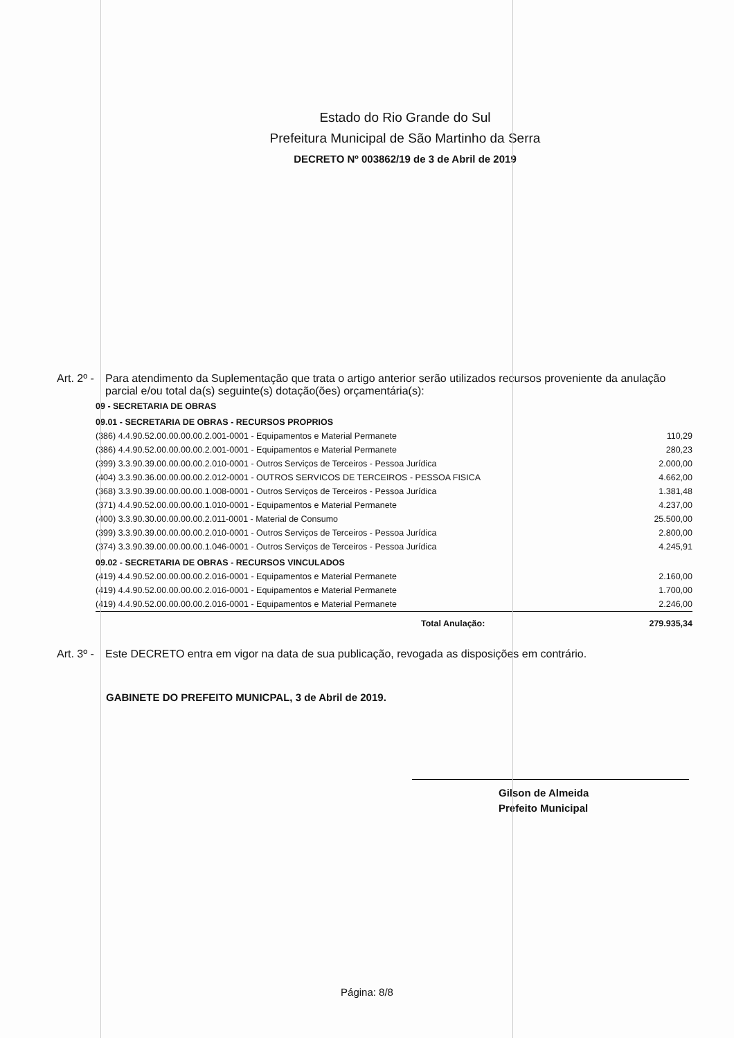Estado do Rio Grande do Sul
Prefeitura Municipal de São Martinho da Serra
DECRETO Nº 003862/19 de 3 de Abril de 2019
Art. 2º -
Para atendimento da Suplementação que trata o artigo anterior serão utilizados recursos proveniente da anulação parcial e/ou total da(s) seguinte(s) dotação(ões) orçamentária(s):
| 09 - SECRETARIA DE OBRAS | |
| 09.01 - SECRETARIA DE OBRAS - RECURSOS PROPRIOS | |
| (386) 4.4.90.52.00.00.00.00.2.001-0001 - Equipamentos e Material Permanete | 110,29 |
| (386) 4.4.90.52.00.00.00.00.2.001-0001 - Equipamentos e Material Permanete | 280,23 |
| (399) 3.3.90.39.00.00.00.00.2.010-0001 - Outros Serviços de Terceiros - Pessoa Jurídica | 2.000,00 |
| (404) 3.3.90.36.00.00.00.00.2.012-0001 - OUTROS SERVICOS DE TERCEIROS - PESSOA FISICA | 4.662,00 |
| (368) 3.3.90.39.00.00.00.00.1.008-0001 - Outros Serviços de Terceiros - Pessoa Jurídica | 1.381,48 |
| (371) 4.4.90.52.00.00.00.00.1.010-0001 - Equipamentos e Material Permanete | 4.237,00 |
| (400) 3.3.90.30.00.00.00.00.2.011-0001 - Material de Consumo | 25.500,00 |
| (399) 3.3.90.39.00.00.00.00.2.010-0001 - Outros Serviços de Terceiros - Pessoa Jurídica | 2.800,00 |
| (374) 3.3.90.39.00.00.00.00.1.046-0001 - Outros Serviços de Terceiros - Pessoa Jurídica | 4.245,91 |
| 09.02 - SECRETARIA DE OBRAS - RECURSOS VINCULADOS | |
| (419) 4.4.90.52.00.00.00.00.2.016-0001 - Equipamentos e Material Permanete | 2.160,00 |
| (419) 4.4.90.52.00.00.00.00.2.016-0001 - Equipamentos e Material Permanete | 1.700,00 |
| (419) 4.4.90.52.00.00.00.00.2.016-0001 - Equipamentos e Material Permanete | 2.246,00 |
| Total Anulação: | 279.935,34 |
Art. 3º -
Este DECRETO entra em vigor na data de sua publicação, revogada as disposições em contrário.
GABINETE DO PREFEITO MUNICPAL, 3 de Abril de 2019.
Gilson de Almeida
Prefeito Municipal
Página: 8/8